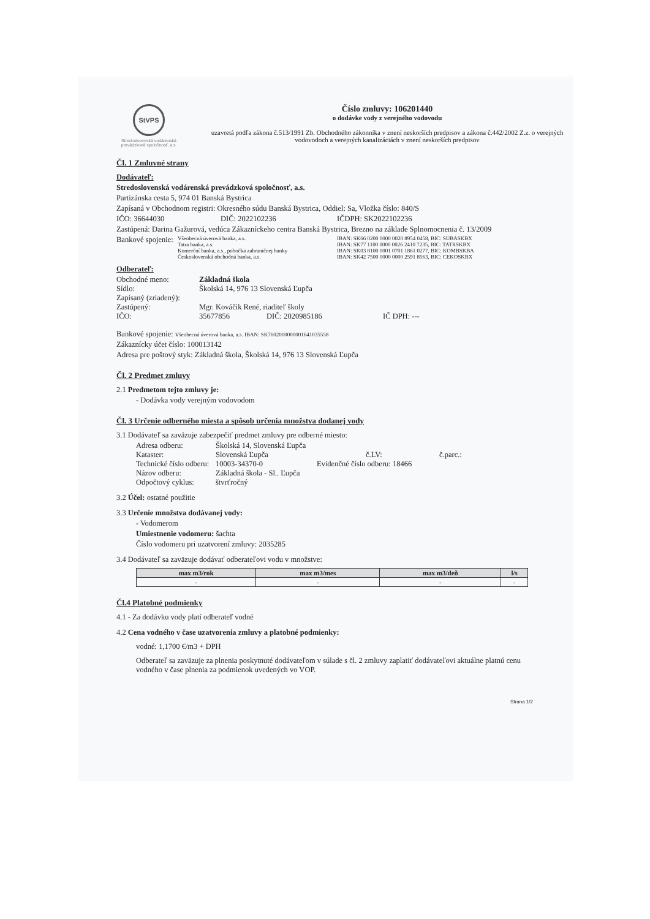StVPS
Stredoslovenská vodárenská prevádzková spoločnosť, a.s.
Číslo zmluvy: 106201440
o dodávke vody z verejného vodovodu
uzavretá podľa zákona č.513/1991 Zb. Obchodného zákonníka v znení neskorších predpisov a zákona č.442/2002 Z.z. o verejných vodovodoch a verejných kanalizáciách v znení neskorších predpisov
Čl. 1 Zmluvné strany
Dodávateľ:
Stredoslovenská vodárenská prevádzková spoločnosť, a.s.
Partizánska cesta 5, 974 01 Banská Bystrica
Zapísaná v Obchodnom registri: Okresného súdu Banská Bystrica, Oddiel: Sa, Vložka číslo: 840/S
IČO: 36644030 DIČ: 2022102236 IČDPH: SK2022102236
Zastúpená: Darina Gažurová, vedúca Zákazníckeho centra Banská Bystrica, Brezno na základe Splnomocnenia č. 13/2009
Bankové spojenie:
Všeobecná úverová banka, a.s.
Tatra banka, a.s.
Komerční banka, a.s., pobočka zahraničnej banky
Československá obchodná banka, a.s.
IBAN: SK66 0200 0000 0020 8954 0458, BIC: SUBASKBX
IBAN: SK77 1100 0000 0026 2410 7235, BIC: TATRSKBX
IBAN: SK03 8100 0001 0701 1861 0277, BIC: KOMBSKBA
IBAN: SK42 7500 0000 0000 2591 8563, BIC: CEKOSKBX
Odberateľ:
Obchodné meno: Základná škola
Sídlo: Školská 14, 976 13 Slovenská Ľupča
Zapísaný (zriadený):
Zastúpený: Mgr. Kováčik René, riaditeľ školy
IČO: 35677856 DIČ: 2020985186 IČ DPH: ---
Bankové spojenie: Všeobecná úverová banka, a.s. IBAN: SK7602000000001641035558
Zákaznícky účet číslo: 100013142
Adresa pre poštový styk: Základná škola, Školská 14, 976 13 Slovenská Ľupča
Čl. 2 Predmet zmluvy
2.1 Predmetom tejto zmluvy je:
- Dodávka vody verejným vodovodom
Čl. 3 Určenie odberného miesta a spôsob určenia množstva dodanej vody
3.1 Dodávateľ sa zaväzuje zabezpečiť predmet zmluvy pre odberné miesto:
Adresa odberu: Školská 14, Slovenská Ľupča
Kataster: Slovenská Ľupča č.LV: č.parc.:
Technické číslo odberu: 10003-34370-0 Evidenčné číslo odberu: 18466
Názov odberu: Základná škola - Sl.. Ľupča
Odpočtový cyklus: štvrťročný
3.2 Účel: ostatné použitie
3.3 Určenie množstva dodávanej vody:
- Vodomerom
Umiestnenie vodomeru: šachta
Číslo vodomeru pri uzatvorení zmluvy: 2035285
3.4 Dodávateľ sa zaväzuje dodávať odberateľovi vodu v množstve:
| max m3/rok | max m3/mes | max m3/deň | l/s |
| --- | --- | --- | --- |
| - | - | - | - |
Čl.4 Platobné podmienky
4.1 - Za dodávku vody platí odberateľ vodné
4.2 Cena vodného v čase uzatvorenia zmluvy a platobné podmienky:
vodné: 1,1700 €/m3 + DPH
Odberateľ sa zaväzuje za plnenia poskytnuté dodávateľom v súlade s čl. 2 zmluvy zaplatiť dodávateľovi aktuálne platnú cenu vodného v čase plnenia za podmienok uvedených vo VOP.
Strana 1/2